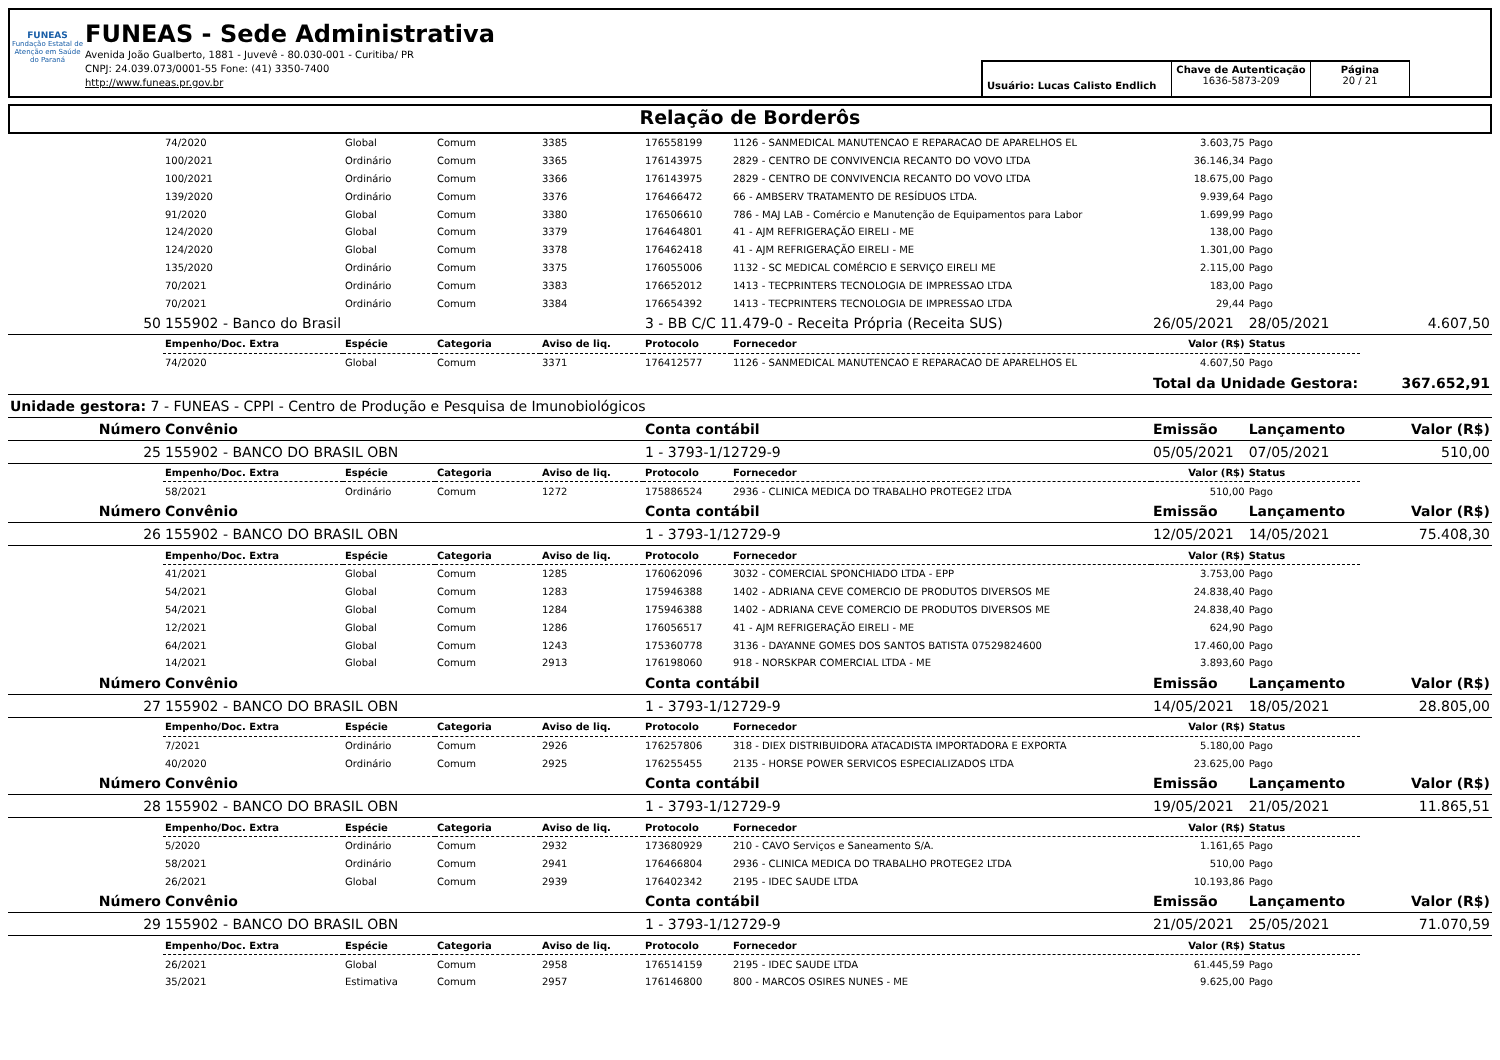FUNEAS
Fundação Estatal de Atenção em Saúde do Paraná
FUNEAS - Sede Administrativa
Avenida João Gualberto, 1881 - Juvevê - 80.030-001 - Curitiba/ PR
CNPJ: 24.039.073/0001-55 Fone: (41) 3350-7400
http://www.funeas.pr.gov.br
Usuário: Lucas Calisto Endlich
Chave de Autenticação
1636-5873-209
Página
20 / 21
Relação de Borderôs
| | 74/2020 | Global | Comum | 3385 | 176558199 | 1126 - SANMEDICAL MANUTENCAO E REPARACAO DE APARELHOS EL | 3.603,75 | Pago | |
| | 100/2021 | Ordinário | Comum | 3365 | 176143975 | 2829 - CENTRO DE CONVIVENCIA RECANTO DO VOVO LTDA | 36.146,34 | Pago | |
| | 100/2021 | Ordinário | Comum | 3366 | 176143975 | 2829 - CENTRO DE CONVIVENCIA RECANTO DO VOVO LTDA | 18.675,00 | Pago | |
| | 139/2020 | Ordinário | Comum | 3376 | 176466472 | 66 - AMBSERV TRATAMENTO DE RESÍDUOS LTDA. | 9.939,64 | Pago | |
| | 91/2020 | Global | Comum | 3380 | 176506610 | 786 - MAJ LAB - Comércio e Manutenção de Equipamentos para Labor | 1.699,99 | Pago | |
| | 124/2020 | Global | Comum | 3379 | 176464801 | 41 - AJM REFRIGERAÇÃO EIRELI - ME | 138,00 | Pago | |
| | 124/2020 | Global | Comum | 3378 | 176462418 | 41 - AJM REFRIGERAÇÃO EIRELI - ME | 1.301,00 | Pago | |
| | 135/2020 | Ordinário | Comum | 3375 | 176055006 | 1132 - SC MEDICAL COMÉRCIO E SERVIÇO EIRELI ME | 2.115,00 | Pago | |
| | 70/2021 | Ordinário | Comum | 3383 | 176652012 | 1413 - TECPRINTERS TECNOLOGIA DE IMPRESSAO LTDA | 183,00 | Pago | |
| | 70/2021 | Ordinário | Comum | 3384 | 176654392 | 1413 - TECPRINTERS TECNOLOGIA DE IMPRESSAO LTDA | 29,44 | Pago | |
| 50 | 155902 - Banco do Brasil | | | | 3 - BB C/C 11.479-0 - Receita Própria (Receita SUS) | | 26/05/2021 | 28/05/2021 | 4.607,50 |
| | Empenho/Doc. Extra | Espécie | Categoria | Aviso de liq. | Protocolo | Fornecedor | Valor (R$) | Status | |
| | 74/2020 | Global | Comum | 3371 | 176412577 | 1126 - SANMEDICAL MANUTENCAO E REPARACAO DE APARELHOS EL | 4.607,50 | Pago | |
| | | | | | | | Total da Unidade Gestora: | | 367.652,91 |
| Unidade gestora: 7 - FUNEAS - CPPI - Centro de Produção e Pesquisa de Imunobiológicos | | | | | | | | | |
| Número | Convênio | | | | Conta contábil | | Emissão | Lançamento | Valor (R$) |
| 25 | 155902 - BANCO DO BRASIL OBN | | | | 1 - 3793-1/12729-9 | | 05/05/2021 | 07/05/2021 | 510,00 |
| | Empenho/Doc. Extra | Espécie | Categoria | Aviso de liq. | Protocolo | Fornecedor | Valor (R$) | Status | |
| | 58/2021 | Ordinário | Comum | 1272 | 175886524 | 2936 - CLINICA MEDICA DO TRABALHO PROTEGE2 LTDA | 510,00 | Pago | |
| Número | Convênio | | | | Conta contábil | | Emissão | Lançamento | Valor (R$) |
| 26 | 155902 - BANCO DO BRASIL OBN | | | | 1 - 3793-1/12729-9 | | 12/05/2021 | 14/05/2021 | 75.408,30 |
| | Empenho/Doc. Extra | Espécie | Categoria | Aviso de liq. | Protocolo | Fornecedor | Valor (R$) | Status | |
| | 41/2021 | Global | Comum | 1285 | 176062096 | 3032 - COMERCIAL SPONCHIADO LTDA - EPP | 3.753,00 | Pago | |
| | 54/2021 | Global | Comum | 1283 | 175946388 | 1402 - ADRIANA CEVE COMERCIO DE PRODUTOS DIVERSOS ME | 24.838,40 | Pago | |
| | 54/2021 | Global | Comum | 1284 | 175946388 | 1402 - ADRIANA CEVE COMERCIO DE PRODUTOS DIVERSOS ME | 24.838,40 | Pago | |
| | 12/2021 | Global | Comum | 1286 | 176056517 | 41 - AJM REFRIGERAÇÃO EIRELI - ME | 624,90 | Pago | |
| | 64/2021 | Global | Comum | 1243 | 175360778 | 3136 - DAYANNE GOMES DOS SANTOS BATISTA 07529824600 | 17.460,00 | Pago | |
| | 14/2021 | Global | Comum | 2913 | 176198060 | 918 - NORSKPAR COMERCIAL LTDA - ME | 3.893,60 | Pago | |
| Número | Convênio | | | | Conta contábil | | Emissão | Lançamento | Valor (R$) |
| 27 | 155902 - BANCO DO BRASIL OBN | | | | 1 - 3793-1/12729-9 | | 14/05/2021 | 18/05/2021 | 28.805,00 |
| | Empenho/Doc. Extra | Espécie | Categoria | Aviso de liq. | Protocolo | Fornecedor | Valor (R$) | Status | |
| | 7/2021 | Ordinário | Comum | 2926 | 176257806 | 318 - DIEX DISTRIBUIDORA ATACADISTA IMPORTADORA E EXPORTA | 5.180,00 | Pago | |
| | 40/2020 | Ordinário | Comum | 2925 | 176255455 | 2135 - HORSE POWER SERVICOS ESPECIALIZADOS LTDA | 23.625,00 | Pago | |
| Número | Convênio | | | | Conta contábil | | Emissão | Lançamento | Valor (R$) |
| 28 | 155902 - BANCO DO BRASIL OBN | | | | 1 - 3793-1/12729-9 | | 19/05/2021 | 21/05/2021 | 11.865,51 |
| | Empenho/Doc. Extra | Espécie | Categoria | Aviso de liq. | Protocolo | Fornecedor | Valor (R$) | Status | |
| | 5/2020 | Ordinário | Comum | 2932 | 173680929 | 210 - CAVO Serviços e Saneamento S/A. | 1.161,65 | Pago | |
| | 58/2021 | Ordinário | Comum | 2941 | 176466804 | 2936 - CLINICA MEDICA DO TRABALHO PROTEGE2 LTDA | 510,00 | Pago | |
| | 26/2021 | Global | Comum | 2939 | 176402342 | 2195 - IDEC SAUDE LTDA | 10.193,86 | Pago | |
| Número | Convênio | | | | Conta contábil | | Emissão | Lançamento | Valor (R$) |
| 29 | 155902 - BANCO DO BRASIL OBN | | | | 1 - 3793-1/12729-9 | | 21/05/2021 | 25/05/2021 | 71.070,59 |
| | Empenho/Doc. Extra | Espécie | Categoria | Aviso de liq. | Protocolo | Fornecedor | Valor (R$) | Status | |
| | 26/2021 | Global | Comum | 2958 | 176514159 | 2195 - IDEC SAUDE LTDA | 61.445,59 | Pago | |
| | 35/2021 | Estimativa | Comum | 2957 | 176146800 | 800 - MARCOS OSIRES NUNES - ME | 9.625,00 | Pago | |